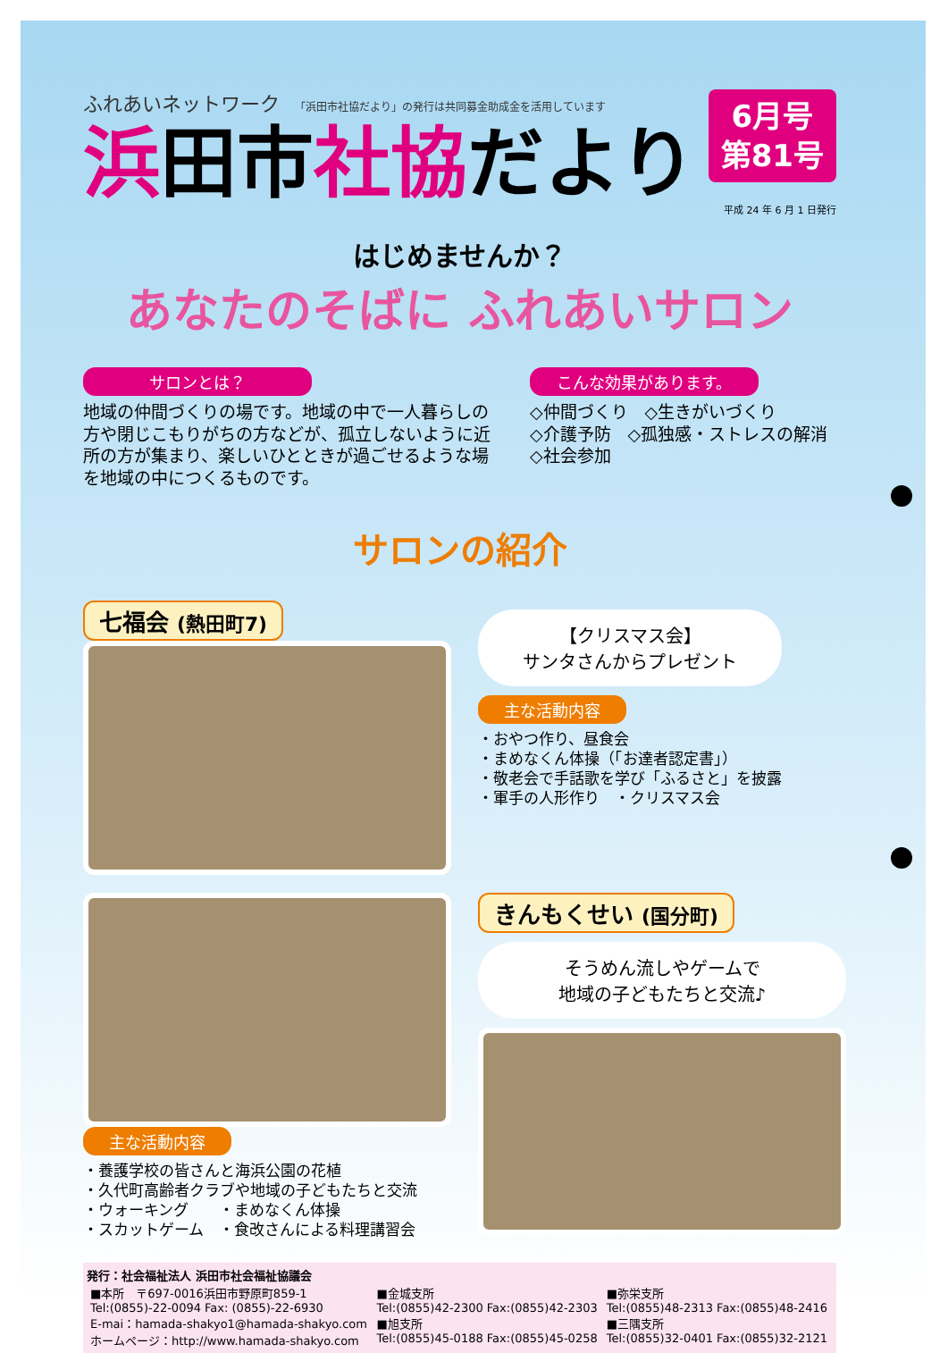ふれあいネットワーク 「浜田市社協だより」の発行は共同募金助成金を活用しています
浜田市社協だより
6月号
第81号
平成 24 年 6 月 1 日発行
はじめませんか？
あなたのそばに ふれあいサロン
サロンとは？
地域の仲間づくりの場です。地域の中で一人暮らしの方や閉じこもりがちの方などが、孤立しないように近所の方が集まり、楽しいひとときが過ごせるような場を地域の中につくるものです。
こんな効果があります。
◇仲間づくり　◇生きがいづくり
◇介護予防　◇孤独感・ストレスの解消
◇社会参加
サロンの紹介
七福会 (熱田町7)
【クリスマス会】
サンタさんからプレゼント
主な活動内容
・おやつ作り、昼食会
・まめなくん体操（「お達者認定書」）
・敬老会で手話歌を学び「ふるさと」を披露
・軍手の人形作り　・クリスマス会
主な活動内容
・養護学校の皆さんと海浜公園の花植
・久代町高齢者クラブや地域の子どもたちと交流
・ウォーキング　　・まめなくん体操
・スカットゲーム　・食改さんによる料理講習会
きんもくせい (国分町)
そうめん流しやゲームで
地域の子どもたちと交流♪
発行：社会福祉法人 浜田市社会福祉協議会
| ■本所 〒697-0016浜田市野原町859-1 Tel:(0855)-22-0094 Fax: (0855)-22-6930 E-mai：hamada-shakyo1@hamada-shakyo.com ホームページ：http://www.hamada-shakyo.com | ■金城支所 Tel:(0855)42-2300 Fax:(0855)42-2303 ■旭支所 Tel:(0855)45-0188 Fax:(0855)45-0258 | ■弥栄支所 Tel:(0855)48-2313 Fax:(0855)48-2416 ■三隅支所 Tel:(0855)32-0401 Fax:(0855)32-2121 |